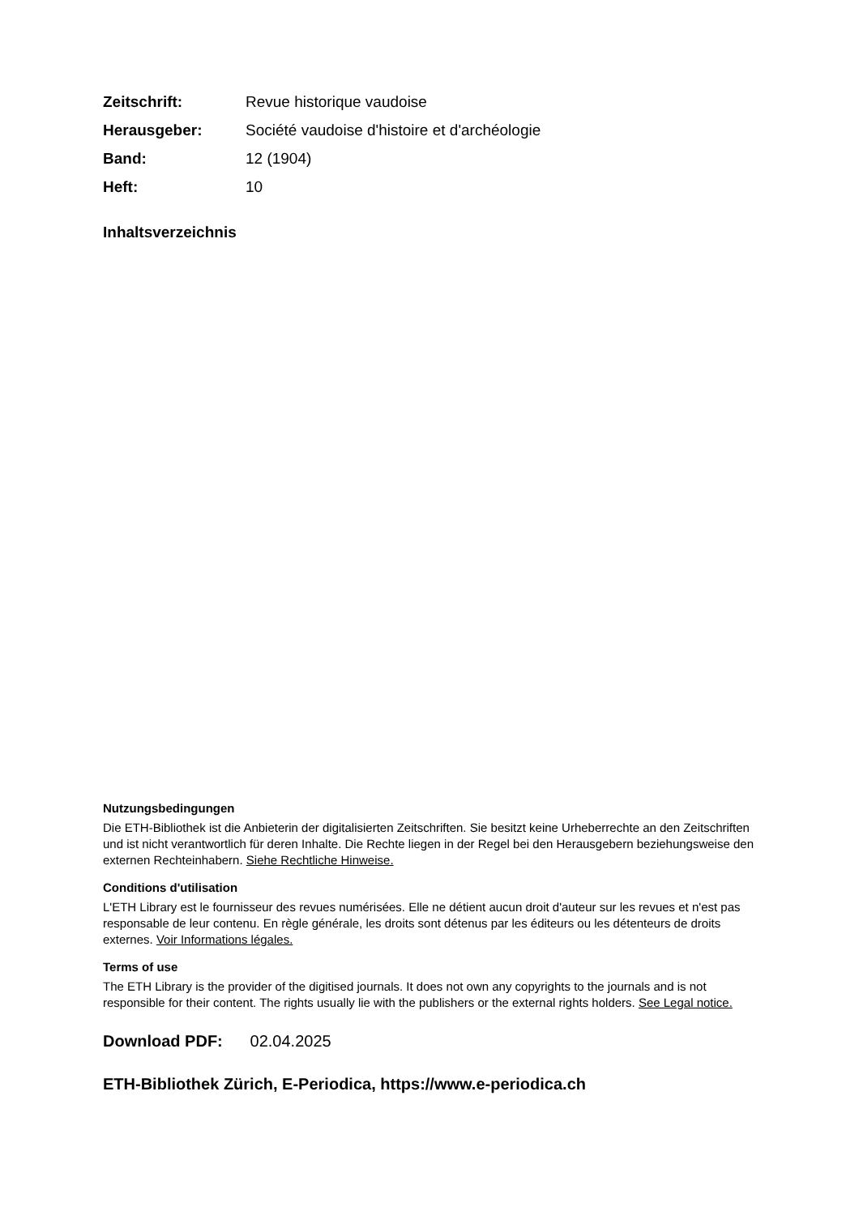| Zeitschrift: | Revue historique vaudoise |
| Herausgeber: | Société vaudoise d'histoire et d'archéologie |
| Band: | 12 (1904) |
| Heft: | 10 |
Inhaltsverzeichnis
Nutzungsbedingungen
Die ETH-Bibliothek ist die Anbieterin der digitalisierten Zeitschriften. Sie besitzt keine Urheberrechte an den Zeitschriften und ist nicht verantwortlich für deren Inhalte. Die Rechte liegen in der Regel bei den Herausgebern beziehungsweise den externen Rechteinhabern. Siehe Rechtliche Hinweise.
Conditions d'utilisation
L'ETH Library est le fournisseur des revues numérisées. Elle ne détient aucun droit d'auteur sur les revues et n'est pas responsable de leur contenu. En règle générale, les droits sont détenus par les éditeurs ou les détenteurs de droits externes. Voir Informations légales.
Terms of use
The ETH Library is the provider of the digitised journals. It does not own any copyrights to the journals and is not responsible for their content. The rights usually lie with the publishers or the external rights holders. See Legal notice.
Download PDF: 02.04.2025
ETH-Bibliothek Zürich, E-Periodica, https://www.e-periodica.ch